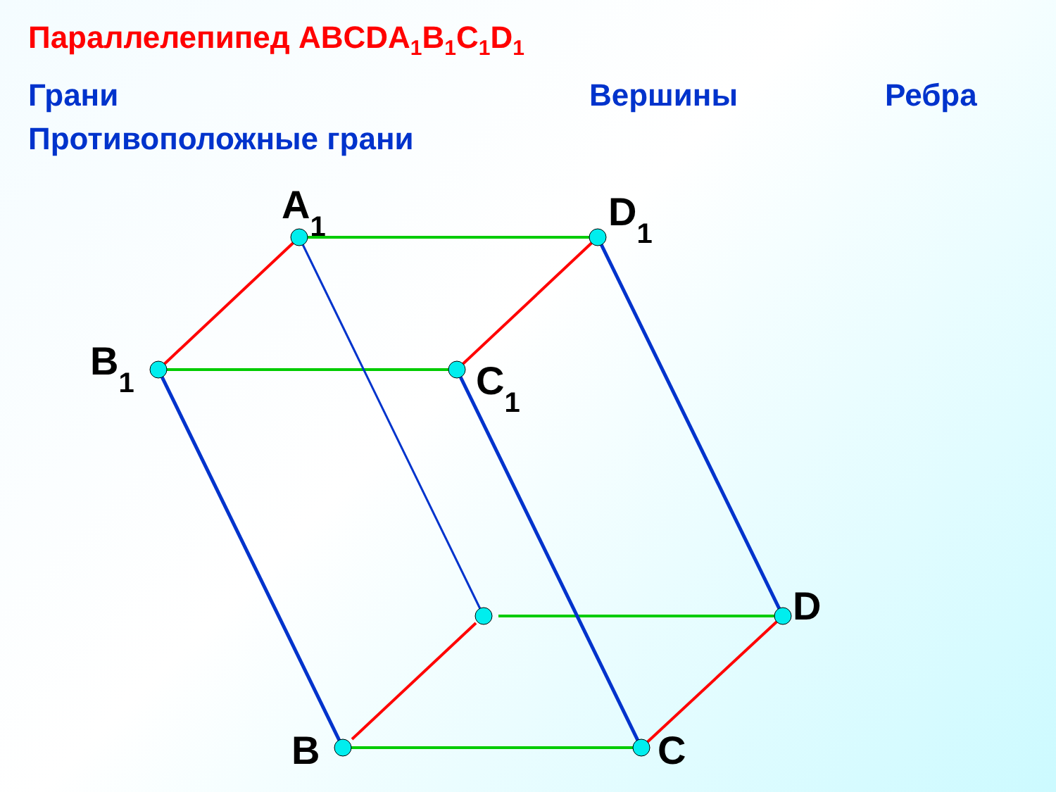Параллелепипед ABCDA<sub>1</sub>B<sub>1</sub>C<sub>1</sub>D<sub>1</sub>
Грани Вершины Ребра
Противоположные грани
A1
D1
B1
C1
D
B
C